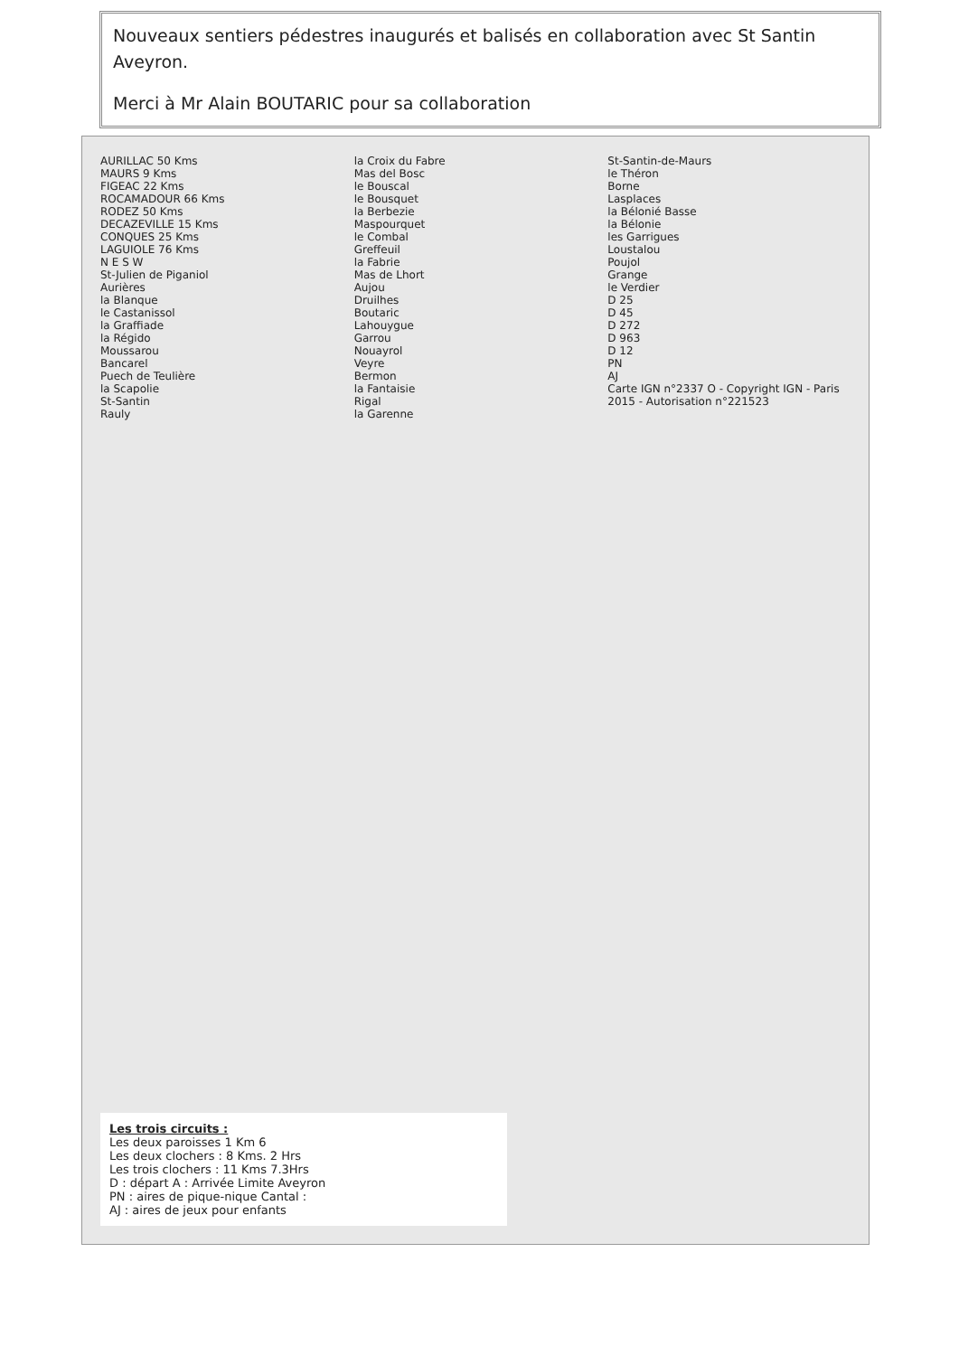Nouveaux sentiers pédestres inaugurés et balisés en collaboration avec St Santin Aveyron.
Merci à Mr Alain BOUTARIC pour sa collaboration
AURILLAC 50 Kms
MAURS 9 Kms
FIGEAC 22 Kms
ROCAMADOUR 66 Kms
RODEZ 50 Kms
DECAZEVILLE 15 Kms
CONQUES 25 Kms
LAGUIOLE 76 Kms
N E S W
St-Julien de Piganiol
Aurières
la Blanque
le Castanissol
la Graffiade
la Régido
Moussarou
Bancarel
Puech de Teulière
la Scapolie
St-Santin
Rauly
la Croix du Fabre
Mas del Bosc
le Bouscal
le Bousquet
la Berbezie
Maspourquet
le Combal
Greffeuil
la Fabrie
Mas de Lhort
Aujou
Druilhes
Boutaric
Lahouygue
Garrou
Nouayrol
Veyre
Bermon
la Fantaisie
Rigal
la Garenne
St-Santin-de-Maurs
le Théron
Borne
Lasplaces
la Bélonié Basse
la Bélonie
les Garrigues
Loustalou
Poujol
Grange
le Verdier
D 25
D 45
D 272
D 963
D 12
PN
AJ
Carte IGN n°2337 O - Copyright IGN - Paris 2015 - Autorisation n°221523
Les trois circuits :
Les deux paroisses 1 Km 6
Les deux clochers : 8 Kms. 2 Hrs
Les trois clochers : 11 Kms 7.3Hrs
D : départ A : Arrivée Limite Aveyron
PN : aires de pique-nique Cantal :
AJ : aires de jeux pour enfants